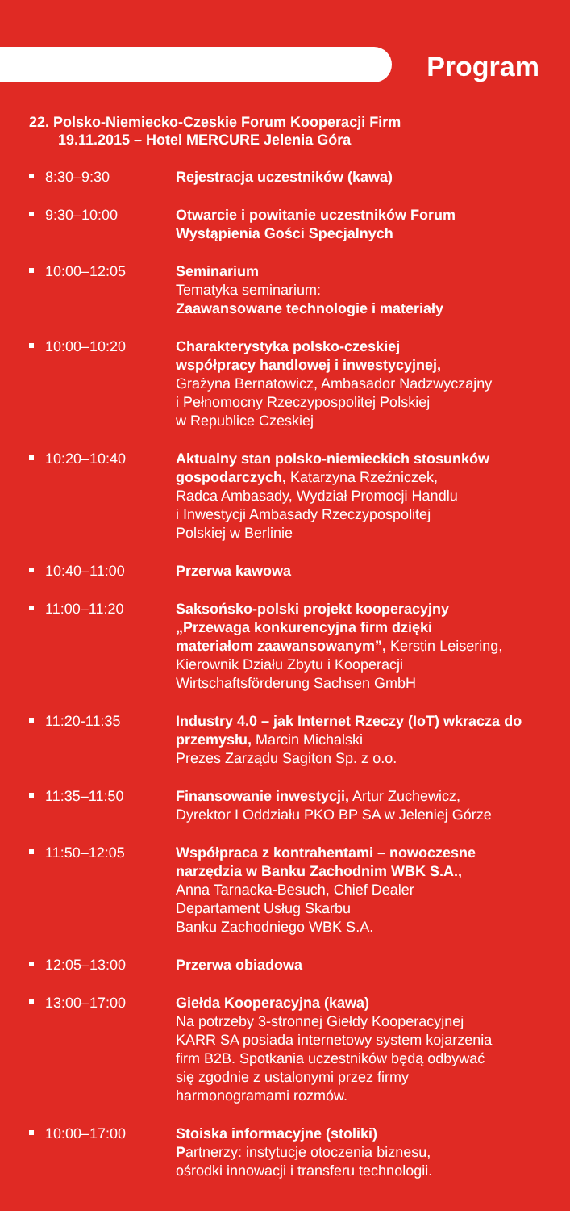Program
22. Polsko-Niemiecko-Czeskie Forum Kooperacji Firm
19.11.2015 – Hotel MERCURE Jelenia Góra
8:30–9:30 Rejestracja uczestników (kawa)
9:30–10:00 Otwarcie i powitanie uczestników Forum
Wystąpienia Gości Specjalnych
10:00–12:05 Seminarium
Tematyka seminarium:
Zaawansowane technologie i materiały
10:00–10:20 Charakterystyka polsko-czeskiej
współpracy handlowej i inwestycyjnej,
Grażyna Bernatowicz, Ambasador Nadzwyczajny
i Pełnomocny Rzeczypospolitej Polskiej
w Republice Czeskiej
10:20–10:40 Aktualny stan polsko-niemieckich stosunków gospodarczych, Katarzyna Rzeźniczek,
Radca Ambasady, Wydział Promocji Handlu
i Inwestycji Ambasady Rzeczypospolitej
Polskiej w Berlinie
10:40–11:00 Przerwa kawowa
11:00–11:20 Saksońsko-polski projekt kooperacyjny
„Przewaga konkurencyjna firm dzięki
materiałom zaawansowanym”, Kerstin Leisering,
Kierownik Działu Zbytu i Kooperacji
Wirtschaftsförderung Sachsen GmbH
11:20-11:35 Industry 4.0 – jak Internet Rzeczy (IoT) wkracza do przemysłu, Marcin Michalski
Prezes Zarządu Sagiton Sp. z o.o.
11:35–11:50 Finansowanie inwestycji, Artur Zuchewicz,
Dyrektor I Oddziału PKO BP SA w Jeleniej Górze
11:50–12:05 Współpraca z kontrahentami – nowoczesne
narzędzia w Banku Zachodnim WBK S.A.,
Anna Tarnacka-Besuch, Chief Dealer
Departament Usług Skarbu
Banku Zachodniego WBK S.A.
12:05–13:00 Przerwa obiadowa
13:00–17:00 Giełda Kooperacyjna (kawa)
Na potrzeby 3-stronnej Giełdy Kooperacyjnej
KARR SA posiada internetowy system kojarzenia
firm B2B. Spotkania uczestników będą odbywać
się zgodnie z ustalonymi przez firmy
harmonogramami rozmów.
10:00–17:00 Stoiska informacyjne (stoliki)
Partnerzy: instytucje otoczenia biznesu,
ośrodki innowacji i transferu technologii.